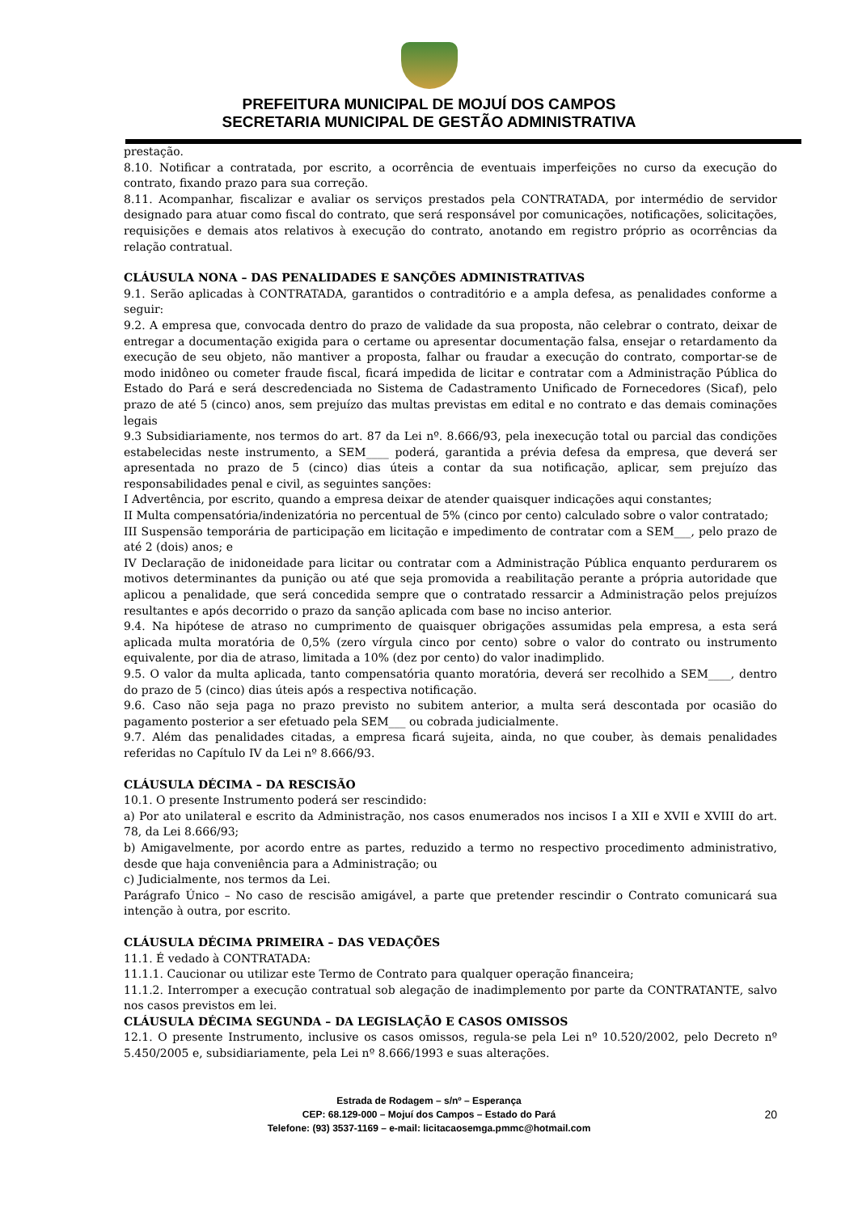PREFEITURA MUNICIPAL DE MOJUÍ DOS CAMPOS
SECRETARIA MUNICIPAL DE GESTÃO ADMINISTRATIVA
prestação.
8.10. Notificar a contratada, por escrito, a ocorrência de eventuais imperfeições no curso da execução do contrato, fixando prazo para sua correção.
8.11. Acompanhar, fiscalizar e avaliar os serviços prestados pela CONTRATADA, por intermédio de servidor designado para atuar como fiscal do contrato, que será responsável por comunicações, notificações, solicitações, requisições e demais atos relativos à execução do contrato, anotando em registro próprio as ocorrências da relação contratual.
CLÁUSULA NONA – DAS PENALIDADES E SANÇÕES ADMINISTRATIVAS
9.1. Serão aplicadas à CONTRATADA, garantidos o contraditório e a ampla defesa, as penalidades conforme a seguir:
9.2. A empresa que, convocada dentro do prazo de validade da sua proposta, não celebrar o contrato, deixar de entregar a documentação exigida para o certame ou apresentar documentação falsa, ensejar o retardamento da execução de seu objeto, não mantiver a proposta, falhar ou fraudar a execução do contrato, comportar-se de modo inidôneo ou cometer fraude fiscal, ficará impedida de licitar e contratar com a Administração Pública do Estado do Pará e será descredenciada no Sistema de Cadastramento Unificado de Fornecedores (Sicaf), pelo prazo de até 5 (cinco) anos, sem prejuízo das multas previstas em edital e no contrato e das demais cominações legais
9.3 Subsidiariamente, nos termos do art. 87 da Lei nº. 8.666/93, pela inexecução total ou parcial das condições estabelecidas neste instrumento, a SEM____ poderá, garantida a prévia defesa da empresa, que deverá ser apresentada no prazo de 5 (cinco) dias úteis a contar da sua notificação, aplicar, sem prejuízo das responsabilidades penal e civil, as seguintes sanções:
I Advertência, por escrito, quando a empresa deixar de atender quaisquer indicações aqui constantes;
II Multa compensatória/indenizatória no percentual de 5% (cinco por cento) calculado sobre o valor contratado;
III Suspensão temporária de participação em licitação e impedimento de contratar com a SEM___, pelo prazo de até 2 (dois) anos; e
IV Declaração de inidoneidade para licitar ou contratar com a Administração Pública enquanto perdurarem os motivos determinantes da punição ou até que seja promovida a reabilitação perante a própria autoridade que aplicou a penalidade, que será concedida sempre que o contratado ressarcir a Administração pelos prejuízos resultantes e após decorrido o prazo da sanção aplicada com base no inciso anterior.
9.4. Na hipótese de atraso no cumprimento de quaisquer obrigações assumidas pela empresa, a esta será aplicada multa moratória de 0,5% (zero vírgula cinco por cento) sobre o valor do contrato ou instrumento equivalente, por dia de atraso, limitada a 10% (dez por cento) do valor inadimplido.
9.5. O valor da multa aplicada, tanto compensatória quanto moratória, deverá ser recolhido a SEM____, dentro do prazo de 5 (cinco) dias úteis após a respectiva notificação.
9.6. Caso não seja paga no prazo previsto no subitem anterior, a multa será descontada por ocasião do pagamento posterior a ser efetuado pela SEM___ ou cobrada judicialmente.
9.7. Além das penalidades citadas, a empresa ficará sujeita, ainda, no que couber, às demais penalidades referidas no Capítulo IV da Lei nº 8.666/93.
CLÁUSULA DÉCIMA – DA RESCISÃO
10.1. O presente Instrumento poderá ser rescindido:
a) Por ato unilateral e escrito da Administração, nos casos enumerados nos incisos I a XII e XVII e XVIII do art. 78, da Lei 8.666/93;
b) Amigavelmente, por acordo entre as partes, reduzido a termo no respectivo procedimento administrativo, desde que haja conveniência para a Administração; ou
c) Judicialmente, nos termos da Lei.
Parágrafo Único – No caso de rescisão amigável, a parte que pretender rescindir o Contrato comunicará sua intenção à outra, por escrito.
CLÁUSULA DÉCIMA PRIMEIRA – DAS VEDAÇÕES
11.1. É vedado à CONTRATADA:
11.1.1. Caucionar ou utilizar este Termo de Contrato para qualquer operação financeira;
11.1.2. Interromper a execução contratual sob alegação de inadimplemento por parte da CONTRATANTE, salvo nos casos previstos em lei.
CLÁUSULA DÉCIMA SEGUNDA – DA LEGISLAÇÃO E CASOS OMISSOS
12.1. O presente Instrumento, inclusive os casos omissos, regula-se pela Lei nº 10.520/2002, pelo Decreto nº 5.450/2005 e, subsidiariamente, pela Lei nº 8.666/1993 e suas alterações.
Estrada de Rodagem – s/nº – Esperança
CEP: 68.129-000 – Mojuí dos Campos – Estado do Pará
Telefone: (93) 3537-1169 – e-mail: licitacaosemga.pmmc@hotmail.com
20